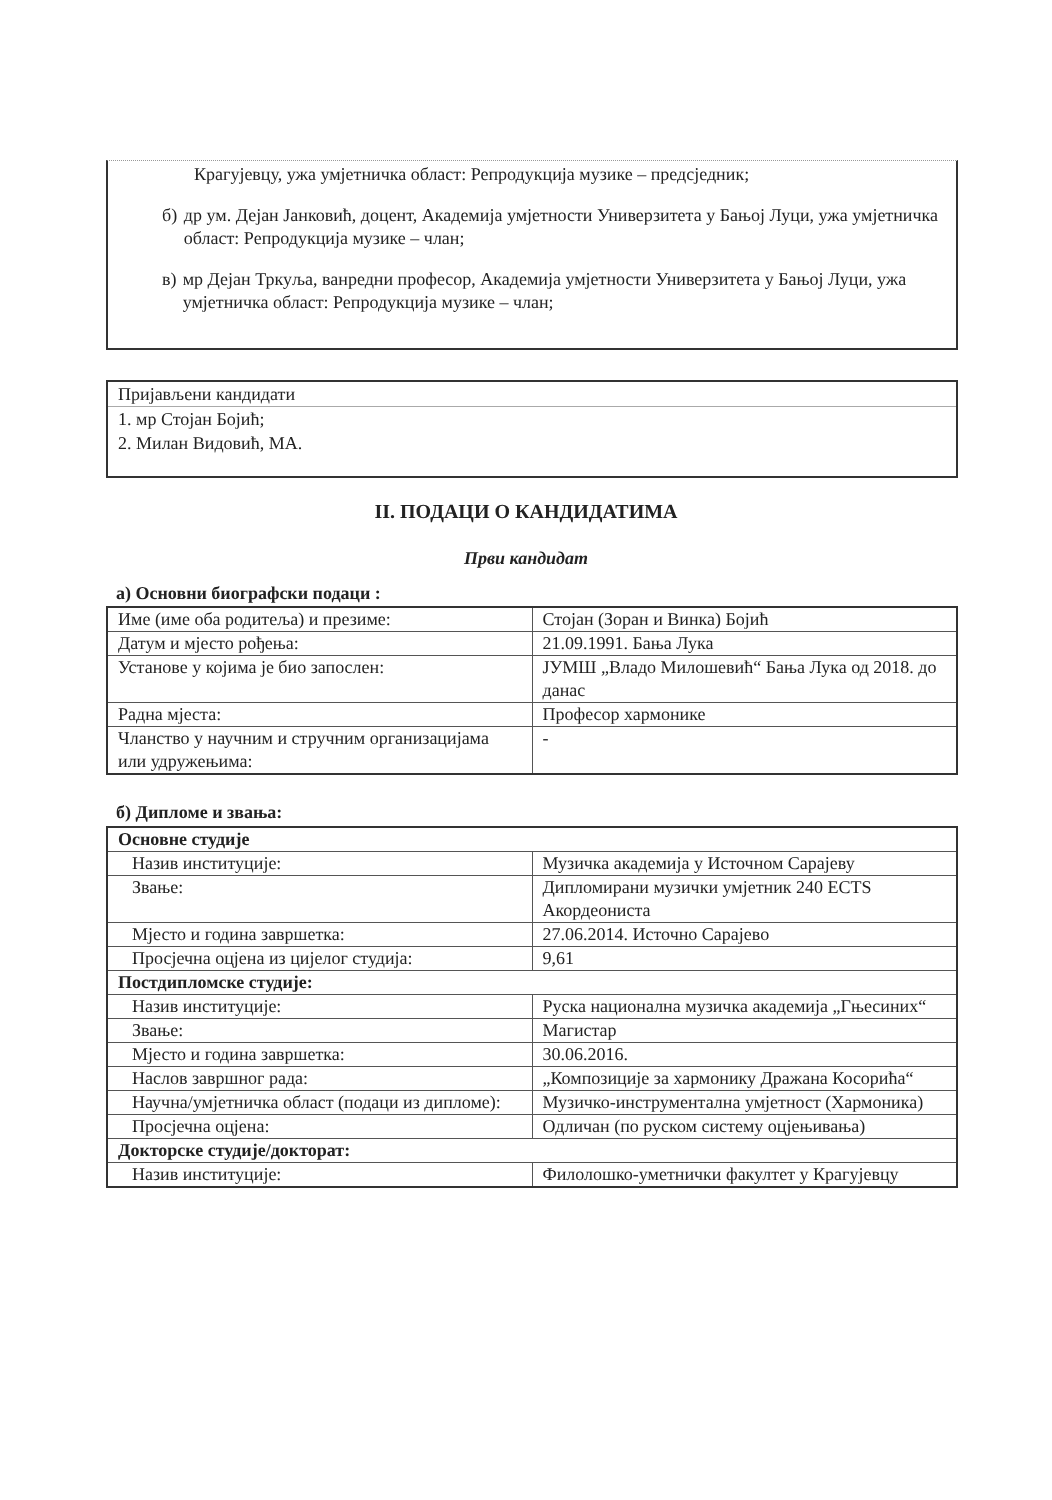Крагујевцу, ужа умјетничка област: Репродукција музике – предсједник;
б) др ум. Дејан Јанковић, доцент, Академија умјетности Универзитета у Бањој Луци, ужа умјетничка област: Репродукција музике – члан;
в) мр Дејан Тркуља, ванредни професор, Академија умјетности Универзитета у Бањој Луци, ужа умјетничка област: Репродукција музике – члан;
Пријављени кандидати
1. мр Стојан Бојић;
2. Милан Видовић, МА.
II. ПОДАЦИ О КАНДИДАТИМА
Први кандидат
а) Основни биографски подаци :
| Име (име оба родитеља) и презиме: | Стојан (Зоран и Винка) Бојић |
| Датум и мјесто рођења: | 21.09.1991. Бања Лука |
| Установе у којима је био запослен: | ЈУМШ „Владо Милошевић“ Бања Лука од 2018. до данас |
| Радна мјеста: | Професор хармонике |
| Чланство у научним и стручним организацијама или удружењима: | - |
б) Дипломе и звања:
| Основне студије | |
| Назив институције: | Музичка академија у Источном Сарајеву |
| Звање: | Дипломирани музички умјетник 240 ECTS Акордеониста |
| Мјесто и година завршетка: | 27.06.2014. Источно Сарајево |
| Просјечна оцјена из цијелог студија: | 9,61 |
| Постдипломске студије: | |
| Назив институције: | Руска национална музичка академија „Гњесиних“ |
| Звање: | Магистар |
| Мјесто и година завршетка: | 30.06.2016. |
| Наслов завршног рада: | „Композиције за хармонику Дражана Косорића“ |
| Научна/умјетничка област (подаци из дипломе): | Музичко-инструментална умјетност (Хармоника) |
| Просјечна оцјена: | Одличан (по руском систему оцјењивања) |
| Докторске студије/докторат: | |
| Назив институције: | Филолошко-уметнички факултет у Крагујевцу |